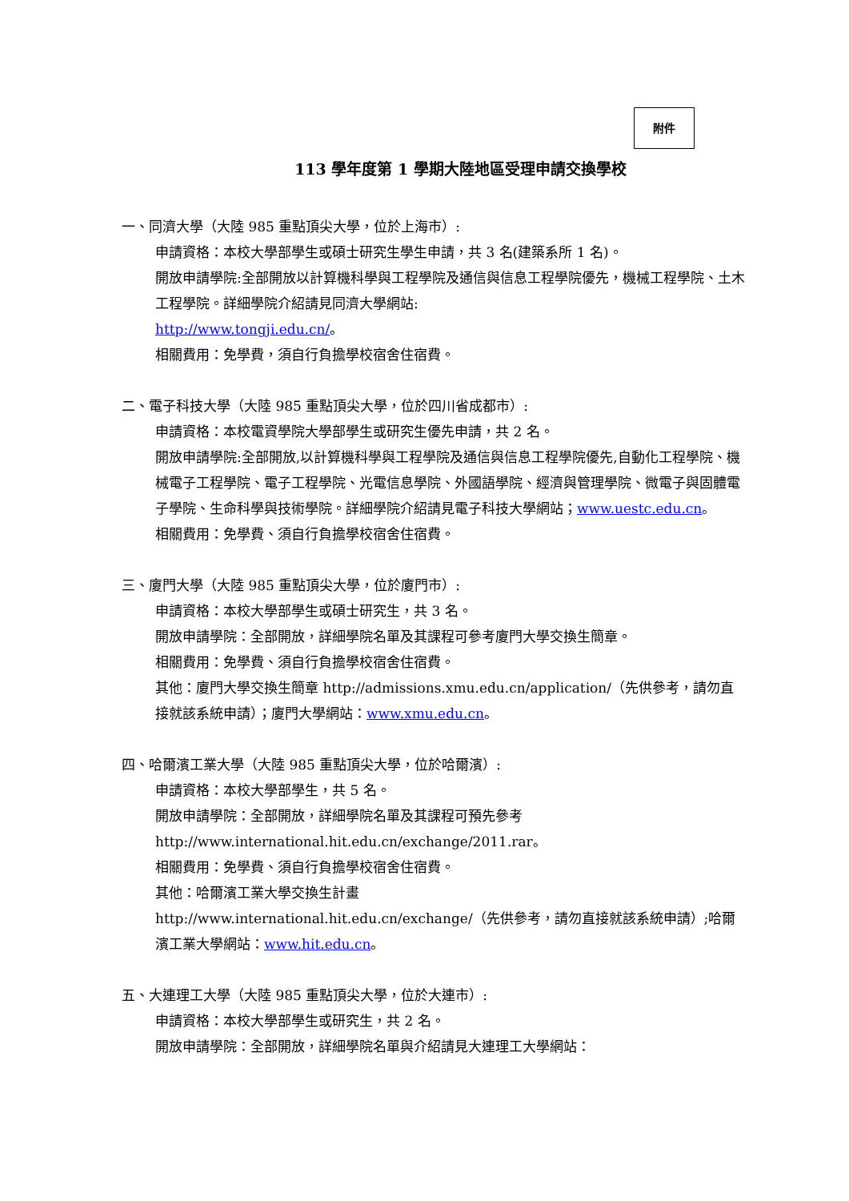附件
113 學年度第 1 學期大陸地區受理申請交換學校
一、同濟大學（大陸 985 重點頂尖大學，位於上海市）:
申請資格：本校大學部學生或碩士研究生學生申請，共 3 名(建築系所 1 名)。
開放申請學院:全部開放以計算機科學與工程學院及通信與信息工程學院優先，機械工程學院、土木工程學院。詳細學院介紹請見同濟大學網站:
http://www.tongji.edu.cn/。
相關費用：免學費，須自行負擔學校宿舍住宿費。
二、電子科技大學（大陸 985 重點頂尖大學，位於四川省成都市）:
申請資格：本校電資學院大學部學生或研究生優先申請，共 2 名。
開放申請學院:全部開放,以計算機科學與工程學院及通信與信息工程學院優先,自動化工程學院、機械電子工程學院、電子工程學院、光電信息學院、外國語學院、經濟與管理學院、微電子與固體電子學院、生命科學與技術學院。詳細學院介紹請見電子科技大學網站；www.uestc.edu.cn。
相關費用：免學費、須自行負擔學校宿舍住宿費。
三、廈門大學（大陸 985 重點頂尖大學，位於廈門市）:
申請資格：本校大學部學生或碩士研究生，共 3 名。
開放申請學院：全部開放，詳細學院名單及其課程可參考廈門大學交換生簡章。
相關費用：免學費、須自行負擔學校宿舍住宿費。
其他：廈門大學交換生簡章 http://admissions.xmu.edu.cn/application/（先供參考，請勿直接就該系統申請）；廈門大學網站：www.xmu.edu.cn。
四、哈爾濱工業大學（大陸 985 重點頂尖大學，位於哈爾濱）:
申請資格：本校大學部學生，共 5 名。
開放申請學院：全部開放，詳細學院名單及其課程可預先參考 http://www.international.hit.edu.cn/exchange/2011.rar。
相關費用：免學費、須自行負擔學校宿舍住宿費。
其他：哈爾濱工業大學交換生計畫
http://www.international.hit.edu.cn/exchange/（先供參考，請勿直接就該系統申請）;哈爾濱工業大學網站：www.hit.edu.cn。
五、大連理工大學（大陸 985 重點頂尖大學，位於大連市）:
申請資格：本校大學部學生或研究生，共 2 名。
開放申請學院：全部開放，詳細學院名單與介紹請見大連理工大學網站：